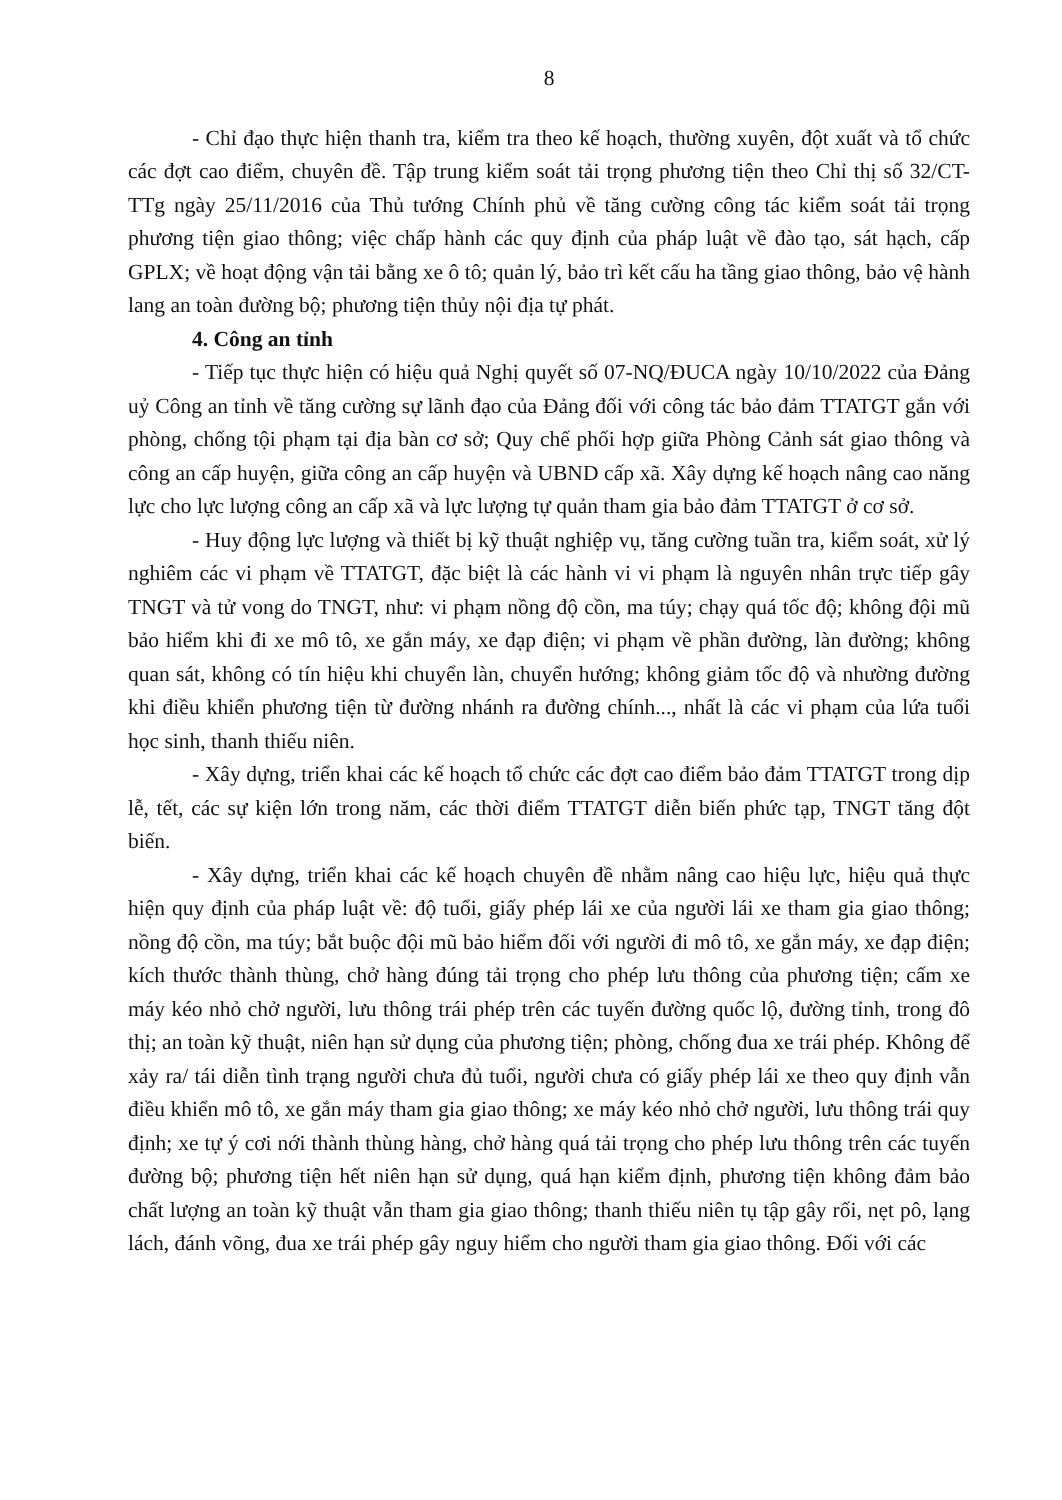8
- Chỉ đạo thực hiện thanh tra, kiểm tra theo kế hoạch, thường xuyên, đột xuất và tổ chức các đợt cao điểm, chuyên đề. Tập trung kiểm soát tải trọng phương tiện theo Chỉ thị số 32/CT-TTg ngày 25/11/2016 của Thủ tướng Chính phủ về tăng cường công tác kiểm soát tải trọng phương tiện giao thông; việc chấp hành các quy định của pháp luật về đào tạo, sát hạch, cấp GPLX; về hoạt động vận tải bằng xe ô tô; quản lý, bảo trì kết cấu ha tầng giao thông, bảo vệ hành lang an toàn đường bộ; phương tiện thủy nội địa tự phát.
4. Công an tỉnh
- Tiếp tục thực hiện có hiệu quả Nghị quyết số 07-NQ/ĐUCA ngày 10/10/2022 của Đảng uỷ Công an tỉnh về tăng cường sự lãnh đạo của Đảng đối với công tác bảo đảm TTATGT gắn với phòng, chống tội phạm tại địa bàn cơ sở; Quy chế phối hợp giữa Phòng Cảnh sát giao thông và công an cấp huyện, giữa công an cấp huyện và UBND cấp xã. Xây dựng kế hoạch nâng cao năng lực cho lực lượng công an cấp xã và lực lượng tự quản tham gia bảo đảm TTATGT ở cơ sở.
- Huy động lực lượng và thiết bị kỹ thuật nghiệp vụ, tăng cường tuần tra, kiểm soát, xử lý nghiêm các vi phạm về TTATGT, đặc biệt là các hành vi vi phạm là nguyên nhân trực tiếp gây TNGT và tử vong do TNGT, như: vi phạm nồng độ cồn, ma túy; chạy quá tốc độ; không đội mũ bảo hiểm khi đi xe mô tô, xe gắn máy, xe đạp điện; vi phạm về phần đường, làn đường; không quan sát, không có tín hiệu khi chuyển làn, chuyển hướng; không giảm tốc độ và nhường đường khi điều khiển phương tiện từ đường nhánh ra đường chính..., nhất là các vi phạm của lứa tuổi học sinh, thanh thiếu niên.
- Xây dựng, triển khai các kế hoạch tổ chức các đợt cao điểm bảo đảm TTATGT trong dịp lễ, tết, các sự kiện lớn trong năm, các thời điểm TTATGT diễn biến phức tạp, TNGT tăng đột biến.
- Xây dựng, triển khai các kế hoạch chuyên đề nhằm nâng cao hiệu lực, hiệu quả thực hiện quy định của pháp luật về: độ tuổi, giấy phép lái xe của người lái xe tham gia giao thông; nồng độ cồn, ma túy; bắt buộc đội mũ bảo hiểm đối với người đi mô tô, xe gắn máy, xe đạp điện; kích thước thành thùng, chở hàng đúng tải trọng cho phép lưu thông của phương tiện; cấm xe máy kéo nhỏ chở người, lưu thông trái phép trên các tuyến đường quốc lộ, đường tỉnh, trong đô thị; an toàn kỹ thuật, niên hạn sử dụng của phương tiện; phòng, chống đua xe trái phép. Không để xảy ra/ tái diễn tình trạng người chưa đủ tuổi, người chưa có giấy phép lái xe theo quy định vẫn điều khiển mô tô, xe gắn máy tham gia giao thông; xe máy kéo nhỏ chở người, lưu thông trái quy định; xe tự ý cơi nới thành thùng hàng, chở hàng quá tải trọng cho phép lưu thông trên các tuyến đường bộ; phương tiện hết niên hạn sử dụng, quá hạn kiểm định, phương tiện không đảm bảo chất lượng an toàn kỹ thuật vẫn tham gia giao thông; thanh thiếu niên tụ tập gây rối, nẹt pô, lạng lách, đánh võng, đua xe trái phép gây nguy hiểm cho người tham gia giao thông. Đối với các